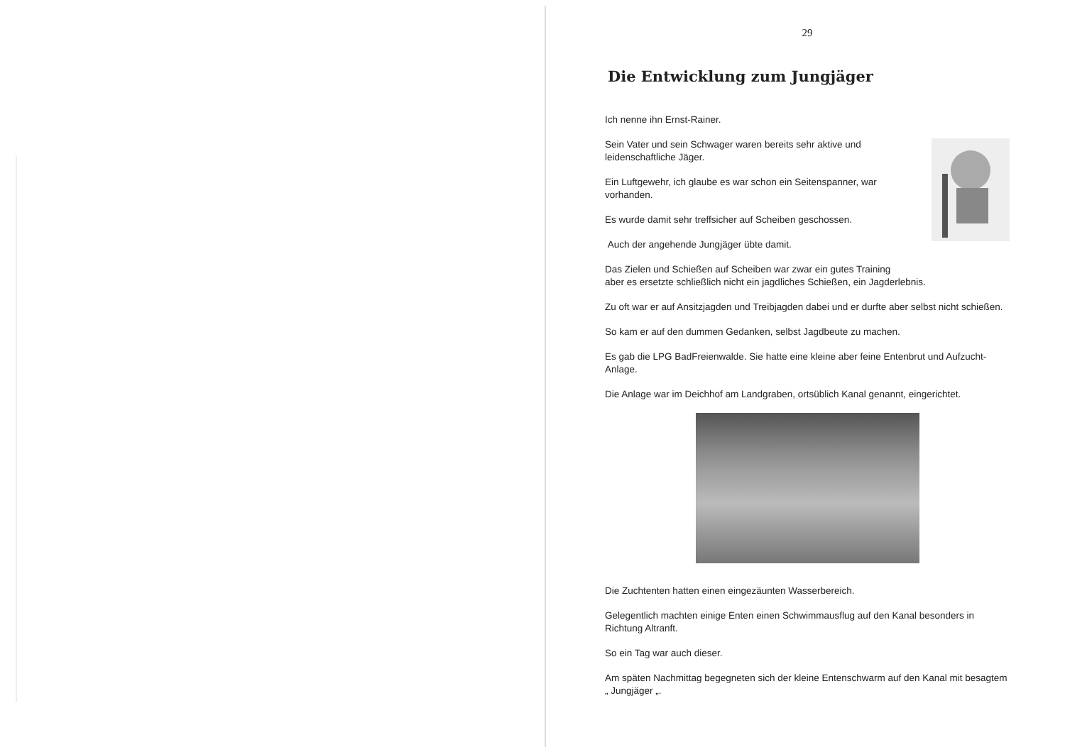29
Die Entwicklung zum Jungjäger
Ich nenne ihn Ernst-Rainer.
Sein Vater und sein Schwager waren bereits sehr aktive und leidenschaftliche Jäger.
Ein Luftgewehr, ich glaube es war schon ein Seitenspanner, war vorhanden.
Es wurde damit sehr treffsicher auf Scheiben geschossen.
Auch der angehende Jungjäger übte damit.
Das Zielen und Schießen auf Scheiben war zwar ein gutes Training
aber es ersetzte schließlich nicht ein jagdliches Schießen, ein Jagderlebnis.
Zu oft war er auf Ansitzjagden und Treibjagden dabei und er durfte aber selbst nicht schießen.
So kam er auf den dummen Gedanken, selbst Jagdbeute zu machen.
Es gab die LPG BadFreienwalde. Sie hatte eine kleine aber feine Entenbrut und Aufzucht-Anlage.
Die Anlage war im Deichhof am Landgraben, ortsüblich Kanal genannt, eingerichtet.
Die Zuchtenten hatten einen eingezäunten Wasserbereich.
Gelegentlich machten einige Enten einen Schwimmausflug auf den Kanal besonders in Richtung Altranft.
So ein Tag war auch dieser.
Am späten Nachmittag begegneten sich der kleine Entenschwarm auf den Kanal mit besagtem „ Jungjäger „.